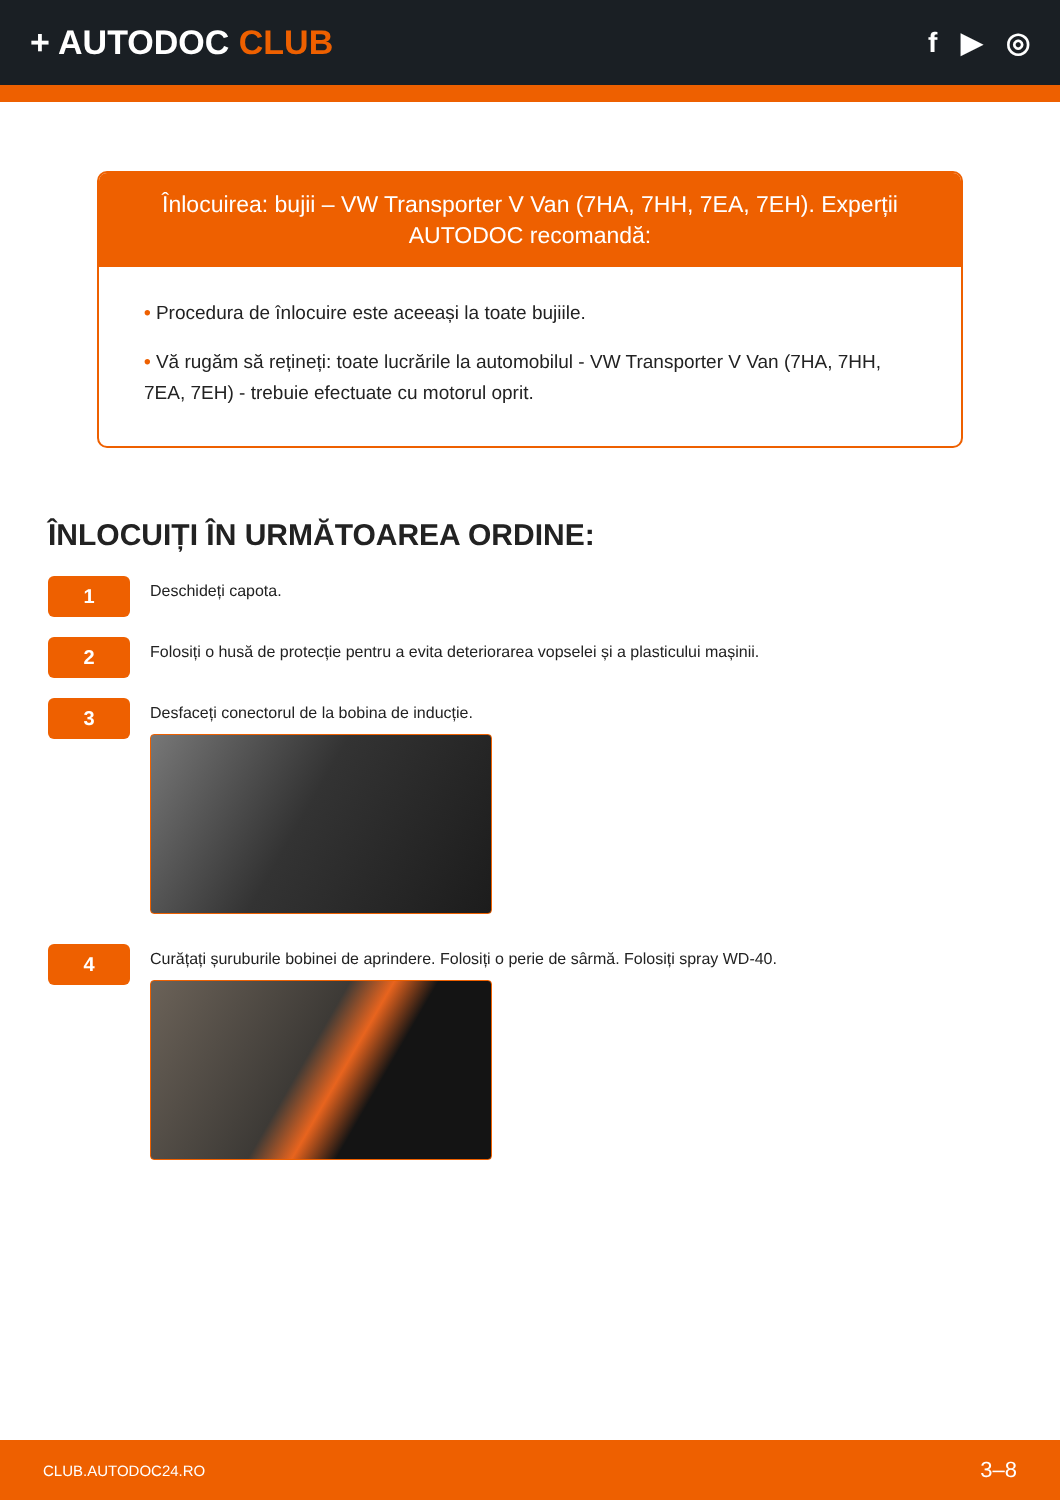+ AUTODOC CLUB
f ▶ ◎
Înlocuirea: bujii – VW Transporter V Van (7HA, 7HH, 7EA, 7EH). Experții AUTODOC recomandă:
• Procedura de înlocuire este aceeași la toate bujiile.
• Vă rugăm să rețineți: toate lucrările la automobilul - VW Transporter V Van (7HA, 7HH, 7EA, 7EH) - trebuie efectuate cu motorul oprit.
ÎNLOCUIȚI ÎN URMĂTOAREA ORDINE:
1
Deschideți capota.
2
Folosiți o husă de protecție pentru a evita deteriorarea vopselei și a plasticului mașinii.
3
Desfaceți conectorul de la bobina de inducție.
4
Curățați șuruburile bobinei de aprindere. Folosiți o perie de sârmă. Folosiți spray WD-40.
CLUB.AUTODOC24.RO 3–8